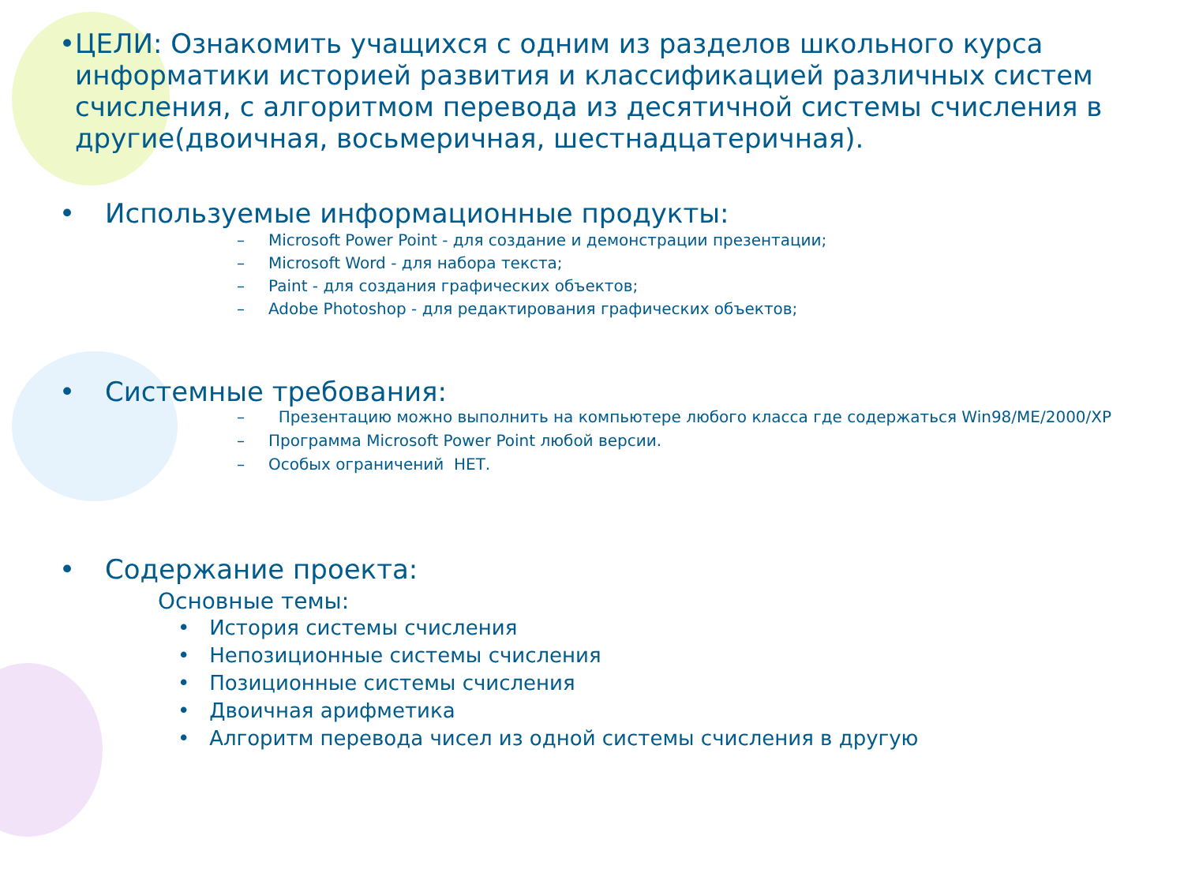• ЦЕЛИ: Ознакомить учащихся с одним из разделов школьного курса информатики историей развития и классификацией различных систем счисления, с алгоритмом перевода из десятичной системы счисления в другие(двоичная, восьмеричная, шестнадцатеричная).
• Используемые информационные продукты:
– Microsoft Power Point - для создание и демонстрации презентации;
– Microsoft Word - для набора текста;
– Paint - для создания графических объектов;
– Adobe Photoshop - для редактирования графических объектов;
• Системные требования:
– Презентацию можно выполнить на компьютере любого класса где содержаться Win98/ME/2000/XP
– Программа Microsoft Power Point любой версии.
– Особых ограничений НЕТ.
• Содержание проекта:
Основные темы:
• История системы счисления
• Непозиционные системы счисления
• Позиционные системы счисления
• Двоичная арифметика
• Алгоритм перевода чисел из одной системы счисления в другую